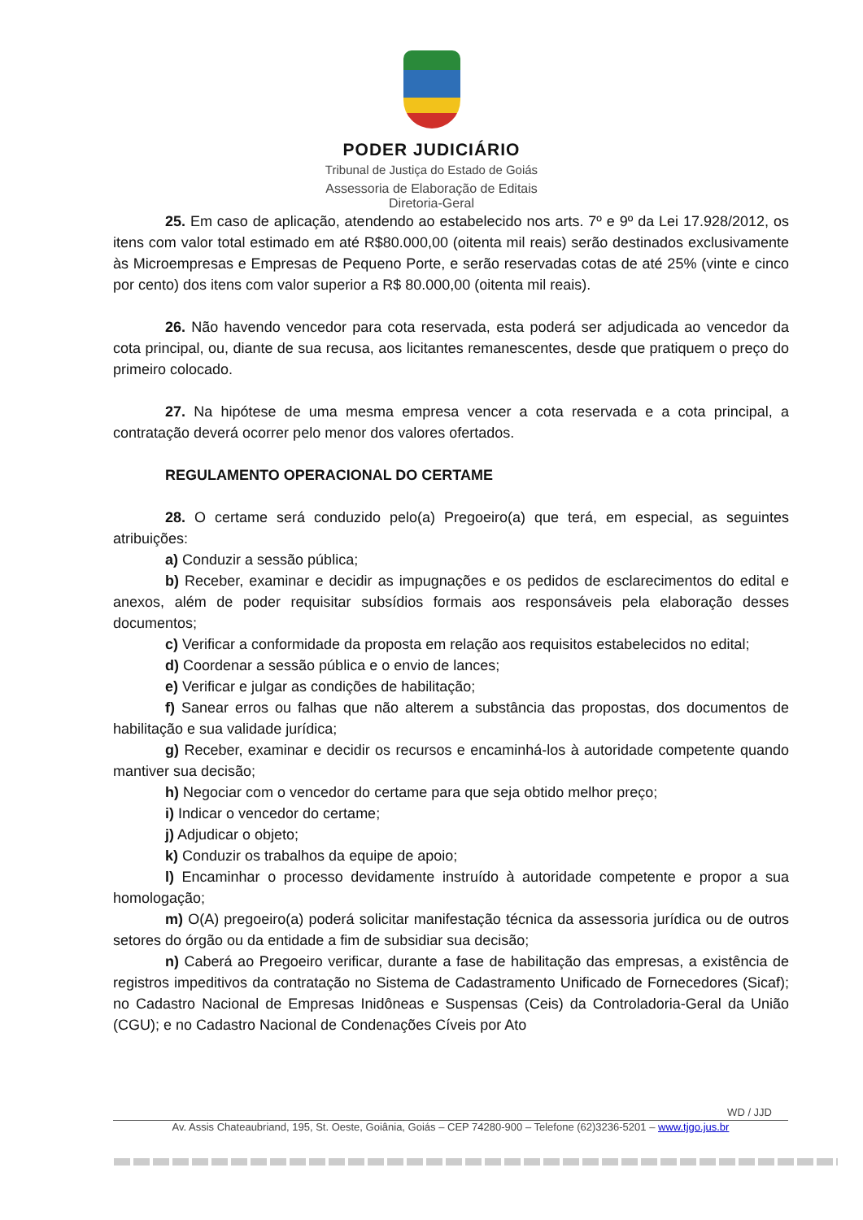PODER JUDICIÁRIO
Tribunal de Justiça do Estado de Goiás
Assessoria de Elaboração de Editais
Diretoria-Geral
25. Em caso de aplicação, atendendo ao estabelecido nos arts. 7º e 9º da Lei 17.928/2012, os itens com valor total estimado em até R$80.000,00 (oitenta mil reais) serão destinados exclusivamente às Microempresas e Empresas de Pequeno Porte, e serão reservadas cotas de até 25% (vinte e cinco por cento) dos itens com valor superior a R$ 80.000,00 (oitenta mil reais).
26. Não havendo vencedor para cota reservada, esta poderá ser adjudicada ao vencedor da cota principal, ou, diante de sua recusa, aos licitantes remanescentes, desde que pratiquem o preço do primeiro colocado.
27. Na hipótese de uma mesma empresa vencer a cota reservada e a cota principal, a contratação deverá ocorrer pelo menor dos valores ofertados.
REGULAMENTO OPERACIONAL DO CERTAME
28. O certame será conduzido pelo(a) Pregoeiro(a) que terá, em especial, as seguintes atribuições:
a) Conduzir a sessão pública;
b) Receber, examinar e decidir as impugnações e os pedidos de esclarecimentos do edital e anexos, além de poder requisitar subsídios formais aos responsáveis pela elaboração desses documentos;
c) Verificar a conformidade da proposta em relação aos requisitos estabelecidos no edital;
d) Coordenar a sessão pública e o envio de lances;
e) Verificar e julgar as condições de habilitação;
f) Sanear erros ou falhas que não alterem a substância das propostas, dos documentos de habilitação e sua validade jurídica;
g) Receber, examinar e decidir os recursos e encaminhá-los à autoridade competente quando mantiver sua decisão;
h) Negociar com o vencedor do certame para que seja obtido melhor preço;
i) Indicar o vencedor do certame;
j) Adjudicar o objeto;
k) Conduzir os trabalhos da equipe de apoio;
l) Encaminhar o processo devidamente instruído à autoridade competente e propor a sua homologação;
m) O(A) pregoeiro(a) poderá solicitar manifestação técnica da assessoria jurídica ou de outros setores do órgão ou da entidade a fim de subsidiar sua decisão;
n) Caberá ao Pregoeiro verificar, durante a fase de habilitação das empresas, a existência de registros impeditivos da contratação no Sistema de Cadastramento Unificado de Fornecedores (Sicaf); no Cadastro Nacional de Empresas Inidôneas e Suspensas (Ceis) da Controladoria-Geral da União (CGU); e no Cadastro Nacional de Condenações Cíveis por Ato
WD / JJD
Av. Assis Chateaubriand, 195, St. Oeste, Goiânia, Goiás – CEP 74280-900 – Telefone (62)3236-5201 – www.tjgo.jus.br